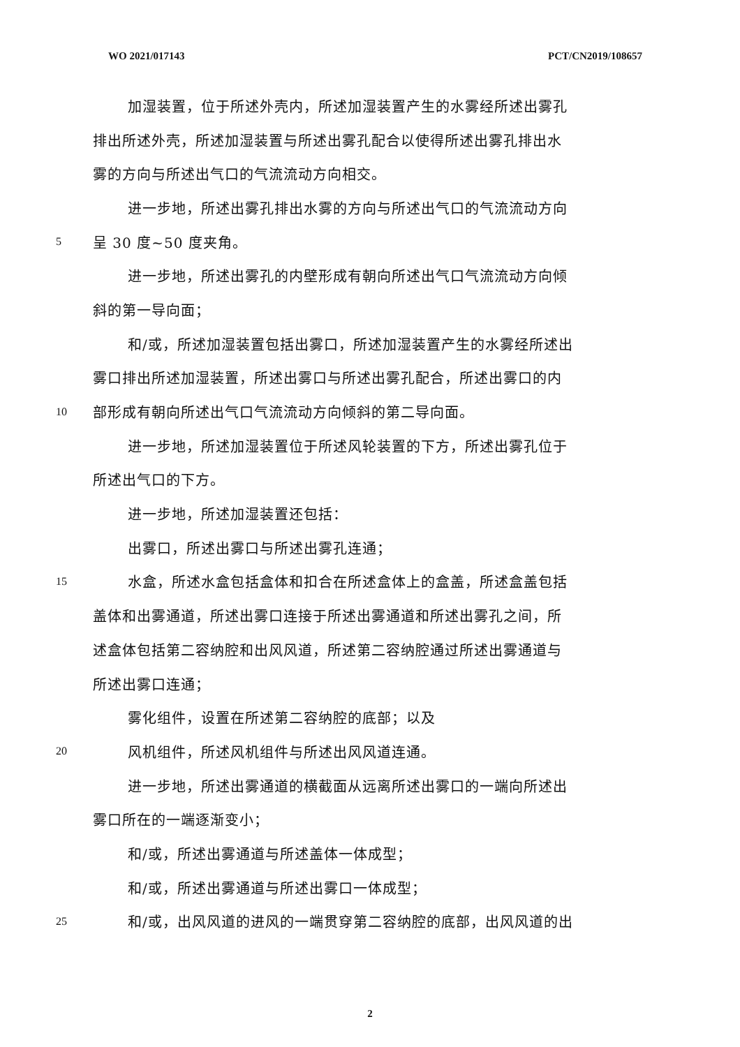WO 2021/017143 PCT/CN2019/108657
加湿装置，位于所述外壳内，所述加湿装置产生的水雾经所述出雾孔
排出所述外壳，所述加湿装置与所述出雾孔配合以使得所述出雾孔排出水
雾的方向与所述出气口的气流流动方向相交。
进一步地，所述出雾孔排出水雾的方向与所述出气口的气流流动方向
5 呈 30 度~50 度夹角。
进一步地，所述出雾孔的内壁形成有朝向所述出气口气流流动方向倾
斜的第一导向面；
和/或，所述加湿装置包括出雾口，所述加湿装置产生的水雾经所述出
雾口排出所述加湿装置，所述出雾口与所述出雾孔配合，所述出雾口的内
10 部形成有朝向所述出气口气流流动方向倾斜的第二导向面。
进一步地，所述加湿装置位于所述风轮装置的下方，所述出雾孔位于
所述出气口的下方。
进一步地，所述加湿装置还包括：
出雾口，所述出雾口与所述出雾孔连通；
15 水盒，所述水盒包括盒体和扣合在所述盒体上的盒盖，所述盒盖包括
盖体和出雾通道，所述出雾口连接于所述出雾通道和所述出雾孔之间，所
述盒体包括第二容纳腔和出风风道，所述第二容纳腔通过所述出雾通道与
所述出雾口连通；
雾化组件，设置在所述第二容纳腔的底部；以及
20 风机组件，所述风机组件与所述出风风道连通。
进一步地，所述出雾通道的横截面从远离所述出雾口的一端向所述出
雾口所在的一端逐渐变小；
和/或，所述出雾通道与所述盖体一体成型；
和/或，所述出雾通道与所述出雾口一体成型；
25 和/或，出风风道的进风的一端贯穿第二容纳腔的底部，出风风道的出
2